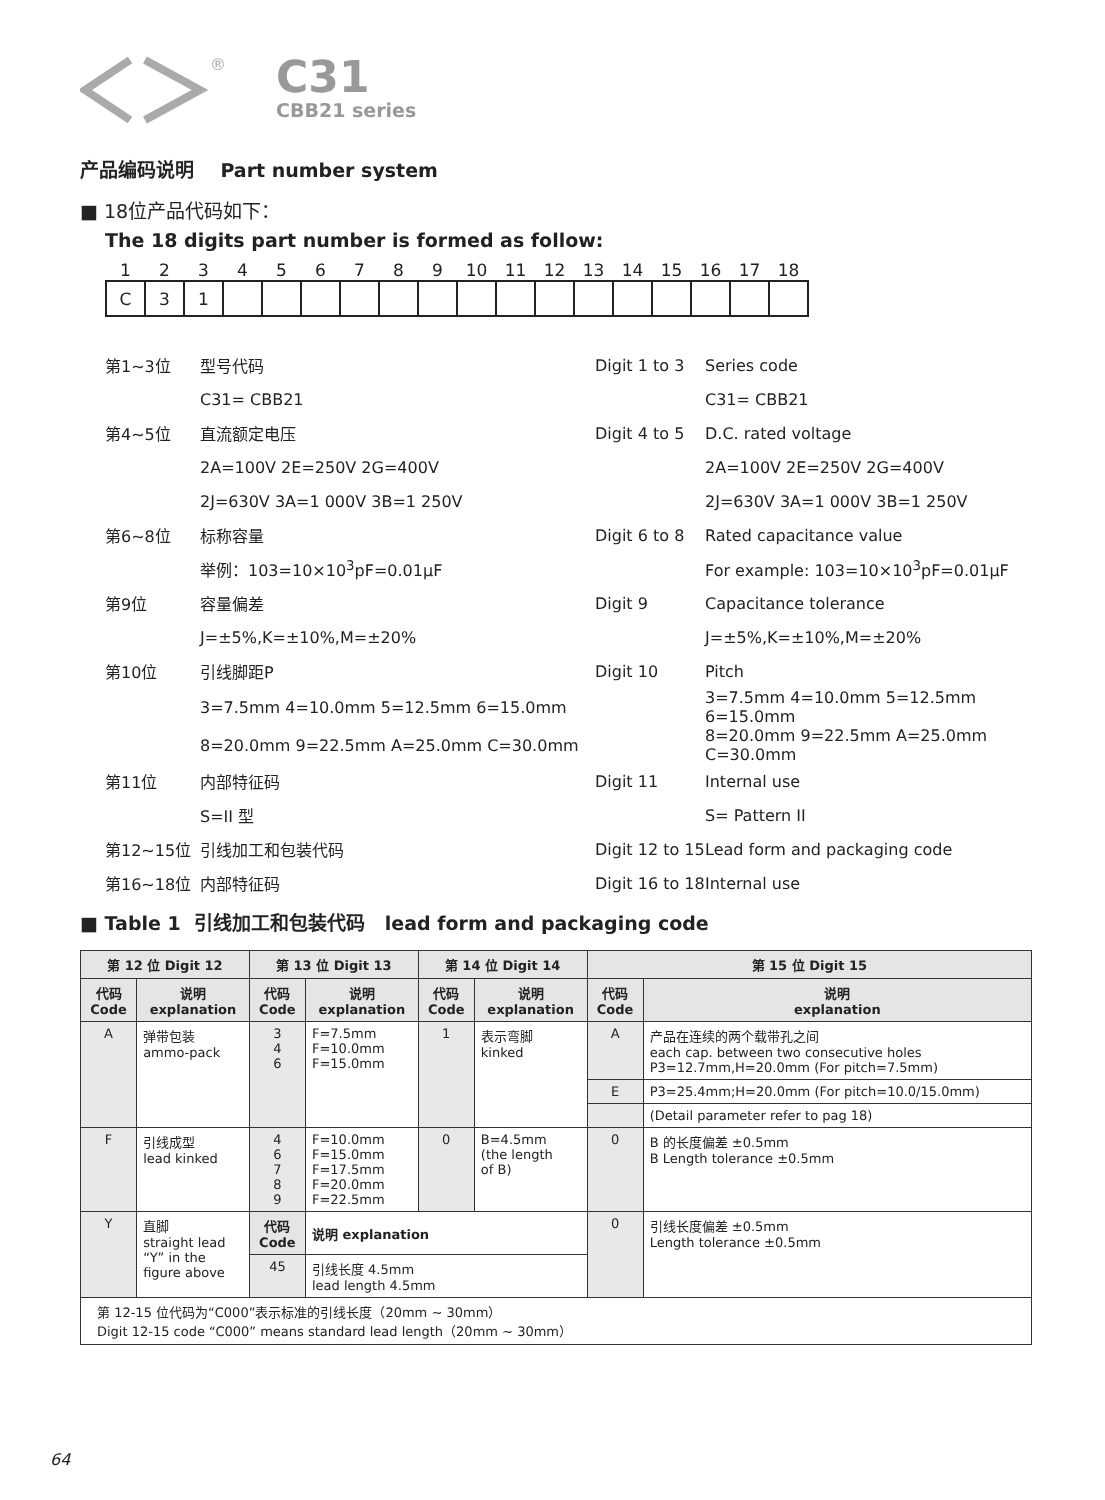®
C31
CBB21 series
产品编码说明 Part number system
■ 18位产品代码如下：
The 18 digits part number is formed as follow:
| 1 | 2 | 3 | 4 | 5 | 6 | 7 | 8 | 9 | 10 | 11 | 12 | 13 | 14 | 15 | 16 | 17 | 18 |
| C | 3 | 1 | | | | | | | | | | | | | | | |
| 第1~3位 | 型号代码 | Digit 1 to 3 | Series code |
| | C31= CBB21 | | C31= CBB21 |
| 第4~5位 | 直流额定电压 | Digit 4 to 5 | D.C. rated voltage |
| | 2A=100V 2E=250V 2G=400V | | 2A=100V 2E=250V 2G=400V |
| | 2J=630V 3A=1 000V 3B=1 250V | | 2J=630V 3A=1 000V 3B=1 250V |
| 第6~8位 | 标称容量 | Digit 6 to 8 | Rated capacitance value |
| | 举例：103=10×10<sup>3</sup>pF=0.01μF | | For example: 103=10×10<sup>3</sup>pF=0.01μF |
| 第9位 | 容量偏差 | Digit 9 | Capacitance tolerance |
| | J=±5%,K=±10%,M=±20% | | J=±5%,K=±10%,M=±20% |
| 第10位 | 引线脚距P | Digit 10 | Pitch |
| | 3=7.5mm 4=10.0mm 5=12.5mm 6=15.0mm | | 3=7.5mm 4=10.0mm 5=12.5mm 6=15.0mm |
| | 8=20.0mm 9=22.5mm A=25.0mm C=30.0mm | | 8=20.0mm 9=22.5mm A=25.0mm C=30.0mm |
| 第11位 | 内部特征码 | Digit 11 | Internal use |
| | S=II 型 | | S= Pattern II |
| 第12~15位 | 引线加工和包装代码 | Digit 12 to 15 | Lead form and packaging code |
| 第16~18位 | 内部特征码 | Digit 16 to 18 | Internal use |
■ Table 1 引线加工和包装代码 lead form and packaging code
| 第 12 位 Digit 12 | | 第 13 位 Digit 13 | | 第 14 位 Digit 14 | | 第 15 位 Digit 15 | |
| --- | --- | --- | --- | --- | --- | --- | --- |
| 代码 Code | 说明 explanation | 代码 Code | 说明 explanation | 代码 Code | 说明 explanation | 代码 Code | 说明 explanation |
| A | 弹带包装 ammo-pack | 3 4 6 | F=7.5mm F=10.0mm F=15.0mm | 1 | 表示弯脚 kinked | A | 产品在连续的两个载带孔之间 each cap. between two consecutive holes P3=12.7mm,H=20.0mm (For pitch=7.5mm) |
| | | | | | | E | P3=25.4mm;H=20.0mm (For pitch=10.0/15.0mm) |
| | | | | | | | (Detail parameter refer to pag 18) |
| F | 引线成型 lead kinked | 4 6 7 8 9 | F=10.0mm F=15.0mm F=17.5mm F=20.0mm F=22.5mm | 0 | B=4.5mm (the length of B) | 0 | B 的长度偏差 ±0.5mm B Length tolerance ±0.5mm |
| Y | 直脚 straight lead “Y” in the figure above | 代码 Code | 说明 explanation | | | 0 | 引线长度偏差 ±0.5mm Length tolerance ±0.5mm |
| | | 45 | 引线长度 4.5mm lead length 4.5mm | | | | |
| 第 12-15 位代码为“C000”表示标准的引线长度（20mm ~ 30mm） Digit 12-15 code “C000” means standard lead length（20mm ~ 30mm） | | | | | | | |
64